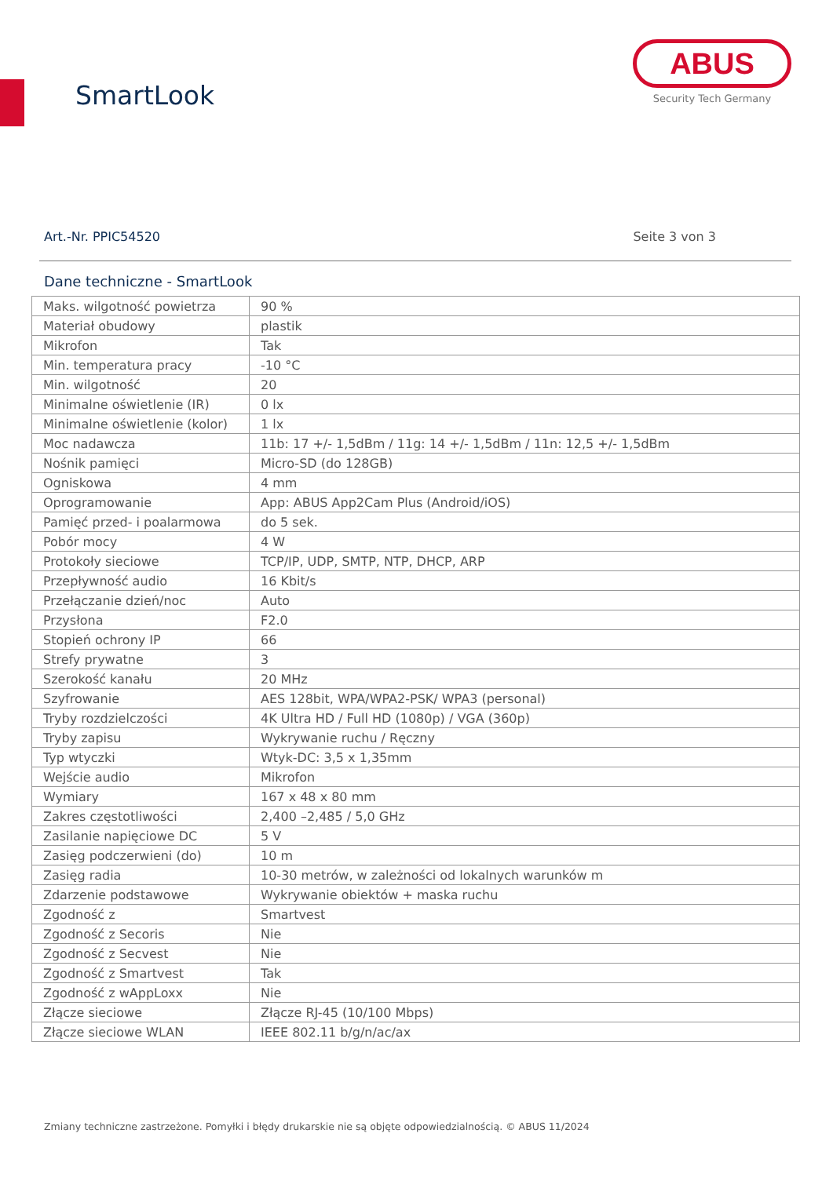SmartLook
ABUS
Security Tech Germany
Art.-Nr. PPIC54520 Seite 3 von 3
Dane techniczne - SmartLook
| Maks. wilgotność powietrza | 90 % |
| Materiał obudowy | plastik |
| Mikrofon | Tak |
| Min. temperatura pracy | -10 °C |
| Min. wilgotność | 20 |
| Minimalne oświetlenie (IR) | 0 lx |
| Minimalne oświetlenie (kolor) | 1 lx |
| Moc nadawcza | 11b: 17 +/- 1,5dBm / 11g: 14 +/- 1,5dBm / 11n: 12,5 +/- 1,5dBm |
| Nośnik pamięci | Micro-SD (do 128GB) |
| Ogniskowa | 4 mm |
| Oprogramowanie | App: ABUS App2Cam Plus (Android/iOS) |
| Pamięć przed- i poalarmowa | do 5 sek. |
| Pobór mocy | 4 W |
| Protokoły sieciowe | TCP/IP, UDP, SMTP, NTP, DHCP, ARP |
| Przepływność audio | 16 Kbit/s |
| Przełączanie dzień/noc | Auto |
| Przysłona | F2.0 |
| Stopień ochrony IP | 66 |
| Strefy prywatne | 3 |
| Szerokość kanału | 20 MHz |
| Szyfrowanie | AES 128bit, WPA/WPA2-PSK/ WPA3 (personal) |
| Tryby rozdzielczości | 4K Ultra HD / Full HD (1080p) / VGA (360p) |
| Tryby zapisu | Wykrywanie ruchu / Ręczny |
| Typ wtyczki | Wtyk-DC: 3,5 x 1,35mm |
| Wejście audio | Mikrofon |
| Wymiary | 167 x 48 x 80 mm |
| Zakres częstotliwości | 2,400 –2,485 / 5,0 GHz |
| Zasilanie napięciowe DC | 5 V |
| Zasięg podczerwieni (do) | 10 m |
| Zasięg radia | 10-30 metrów, w zależności od lokalnych warunków m |
| Zdarzenie podstawowe | Wykrywanie obiektów + maska ruchu |
| Zgodność z | Smartvest |
| Zgodność z Secoris | Nie |
| Zgodność z Secvest | Nie |
| Zgodność z Smartvest | Tak |
| Zgodność z wAppLoxx | Nie |
| Złącze sieciowe | Złącze RJ-45 (10/100 Mbps) |
| Złącze sieciowe WLAN | IEEE 802.11 b/g/n/ac/ax |
Zmiany techniczne zastrzeżone. Pomyłki i błędy drukarskie nie są objęte odpowiedzialnością. © ABUS 11/2024